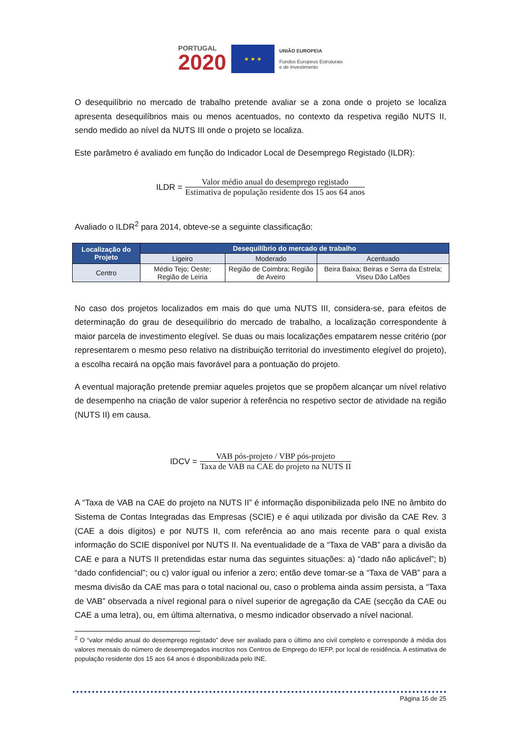PORTUGAL
2020
★ ★ ★
UNIÃO EUROPEIA
Fundos Europeus Estruturais
e de Investimento
O desequilíbrio no mercado de trabalho pretende avaliar se a zona onde o projeto se localiza apresenta desequilíbrios mais ou menos acentuados, no contexto da respetiva região NUTS II, sendo medido ao nível da NUTS III onde o projeto se localiza.
Este parâmetro é avaliado em função do Indicador Local de Desemprego Registado (ILDR):
ILDR = Valor médio anual do desemprego registado Estimativa de população residente dos 15 aos 64 anos
Avaliado o ILDR<sup>2</sup> para 2014, obteve-se a seguinte classificação:
| Localização do Projeto | Desequilíbrio do mercado de trabalho | | |
| --- | --- | --- | --- |
| | Ligeiro | Moderado | Acentuado |
| Centro | Médio Tejo; Oeste; Região de Leiria | Região de Coimbra; Região de Aveiro | Beira Baixa; Beiras e Serra da Estrela; Viseu Dão Lafões |
No caso dos projetos localizados em mais do que uma NUTS III, considera-se, para efeitos de determinação do grau de desequilíbrio do mercado de trabalho, a localização correspondente à maior parcela de investimento elegível. Se duas ou mais localizações empatarem nesse critério (por representarem o mesmo peso relativo na distribuição territorial do investimento elegível do projeto), a escolha recairá na opção mais favorável para a pontuação do projeto.
A eventual majoração pretende premiar aqueles projetos que se propõem alcançar um nível relativo de desempenho na criação de valor superior à referência no respetivo sector de atividade na região (NUTS II) em causa.
IDCV = VAB pós-projeto / VBP pós-projeto Taxa de VAB na CAE do projeto na NUTS II
A “Taxa de VAB na CAE do projeto na NUTS II” é informação disponibilizada pelo INE no âmbito do Sistema de Contas Integradas das Empresas (SCIE) e é aqui utilizada por divisão da CAE Rev. 3 (CAE a dois dígitos) e por NUTS II, com referência ao ano mais recente para o qual exista informação do SCIE disponível por NUTS II. Na eventualidade de a “Taxa de VAB” para a divisão da CAE e para a NUTS II pretendidas estar numa das seguintes situações: a) “dado não aplicável”; b) “dado confidencial”; ou c) valor igual ou inferior a zero; então deve tomar-se a “Taxa de VAB” para a mesma divisão da CAE mas para o total nacional ou, caso o problema ainda assim persista, a “Taxa de VAB” observada a nível regional para o nível superior de agregação da CAE (secção da CAE ou CAE a uma letra), ou, em última alternativa, o mesmo indicador observado a nível nacional.
<sup>2</sup> O “valor médio anual do desemprego registado” deve ser avaliado para o último ano civil completo e corresponde à média dos valores mensais do número de desempregados inscritos nos Centros de Emprego do IEFP, por local de residência. A estimativa de população residente dos 15 aos 64 anos é disponibilizada pelo INE.
Página 16 de 25